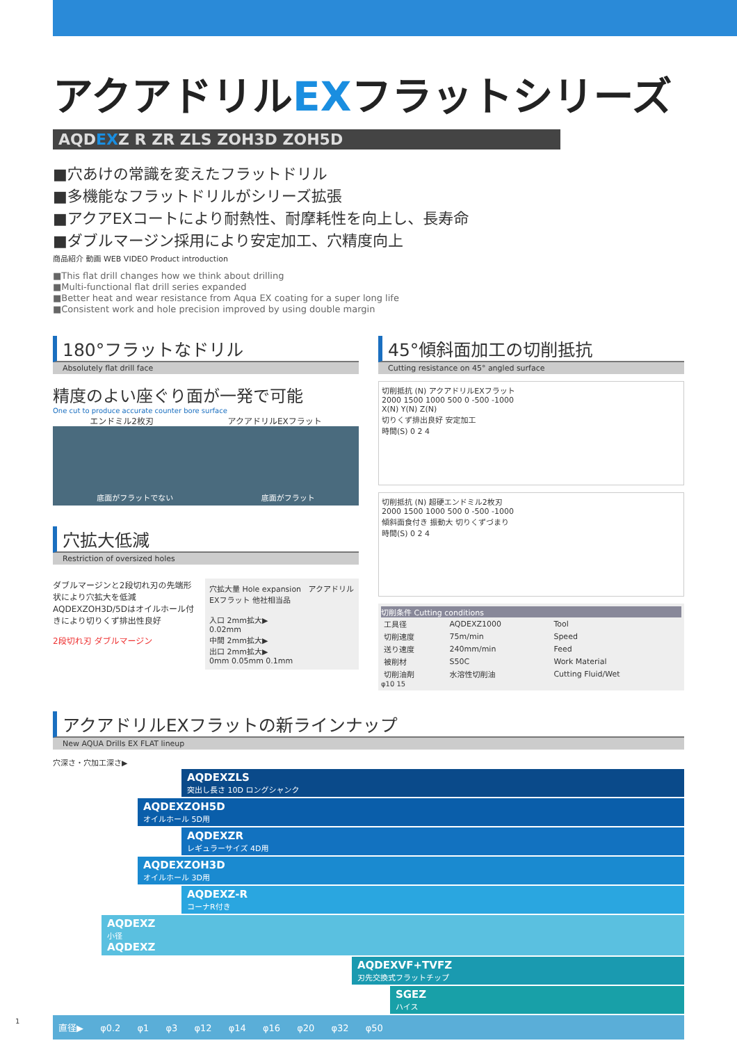アクアドリルEXフラットシリーズ
AQDEXZ R ZR ZLS ZOH3D ZOH5D
■穴あけの常識を変えたフラットドリル
■多機能なフラットドリルがシリーズ拡張
■アクアEXコートにより耐熱性、耐摩耗性を向上し、長寿命
■ダブルマージン採用により安定加工、穴精度向上
商品紹介 動画 WEB VIDEO Product introduction
■This flat drill changes how we think about drilling
■Multi-functional flat drill series expanded
■Better heat and wear resistance from Aqua EX coating for a super long life
■Consistent work and hole precision improved by using double margin
180°フラットなドリル
Absolutely flat drill face
精度のよい座ぐり面が一発で可能
One cut to produce accurate counter bore surface
エンドミル2枚刃 アクアドリルEXフラット
底面がフラットでない 底面がフラット
穴拡大低減
Restriction of oversized holes
ダブルマージンと2段切れ刃の先端形状により穴拡大を低減
AQDEXZOH3D/5Dはオイルホール付きにより切りくず排出性良好
2段切れ刃 ダブルマージン
穴拡大量 Hole expansion アクアドリルEXフラット 他社相当品
入口 2mm拡大▶
0.02mm
中間 2mm拡大▶
出口 2mm拡大▶
0mm 0.05mm 0.1mm
45°傾斜面加工の切削抵抗
Cutting resistance on 45° angled surface
切削抵抗 (N) アクアドリルEXフラット
2000 1500 1000 500 0 -500 -1000
X(N) Y(N) Z(N)
切りくず排出良好 安定加工
時間(S) 0 2 4
切削抵抗 (N) 超硬エンドミル2枚刃
2000 1500 1000 500 0 -500 -1000
傾斜面食付き 振動大 切りくずづまり
時間(S) 0 2 4
切削条件 Cutting conditions
| 工具径 | AQDEXZ1000 | Tool |
| 切削速度 | 75m/min | Speed |
| 送り速度 | 240mm/min | Feed |
| 被削材 | S50C | Work Material |
| 切削油剤 | 水溶性切削油 | Cutting Fluid/Wet |
φ10 15
アクアドリルEXフラットの新ラインナップ
New AQUA Drills EX FLAT lineup
穴深さ・穴加工深さ▶
AQDEXZLS
突出し長さ 10D ロングシャンク
AQDEXZOH5D
オイルホール 5D用
AQDEXZR
レギュラーサイズ 4D用
AQDEXZOH3D
オイルホール 3D用
AQDEXZ-R
コーナR付き
AQDEXZ
小径
AQDEXZ
AQDEXVF+TVFZ
刃先交換式フラットチップ
SGEZ
ハイス
直径▶ φ0.2 φ1 φ3 φ12 φ14 φ16 φ20 φ32 φ50
1